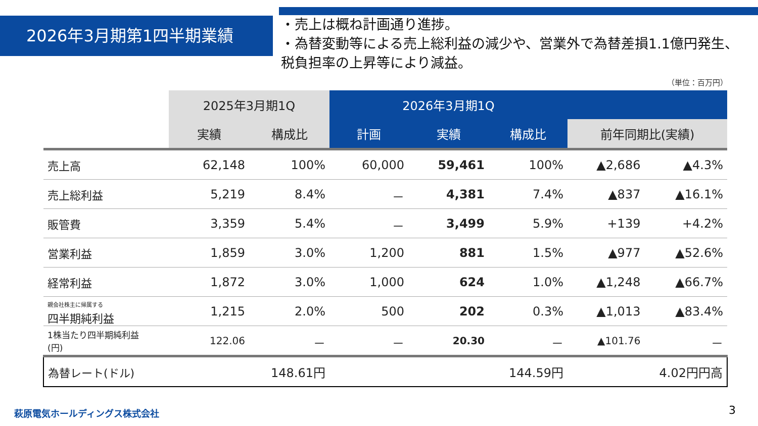2026年3月期第1四半期業績
・売上は概ね計画通り進捗。
・為替変動等による売上総利益の減少や、営業外で為替差損1.1億円発生、税負担率の上昇等により減益。
（単位：百万円）
| | 2025年3月期1Q | | 2026年3月期1Q | | | | |
| --- | --- | --- | --- | --- | --- | --- | --- |
| | 実績 | 構成比 | 計画 | 実績 | 構成比 | 前年同期比(実績) | |
| 売上高 | 62,148 | 100% | 60,000 | 59,461 | 100% | ▲2,686 | ▲4.3% |
| 売上総利益 | 5,219 | 8.4% | － | 4,381 | 7.4% | ▲837 | ▲16.1% |
| 販管費 | 3,359 | 5.4% | － | 3,499 | 5.9% | +139 | +4.2% |
| 営業利益 | 1,859 | 3.0% | 1,200 | 881 | 1.5% | ▲977 | ▲52.6% |
| 経常利益 | 1,872 | 3.0% | 1,000 | 624 | 1.0% | ▲1,248 | ▲66.7% |
| 親会社株主に帰属する 四半期純利益 | 1,215 | 2.0% | 500 | 202 | 0.3% | ▲1,013 | ▲83.4% |
| 1株当たり四半期純利益 (円) | 122.06 | － | － | 20.30 | － | ▲101.76 | － |
| 為替レート(ドル) | 148.61円 | | 144.59円 | | | 4.02円円高 | |
萩原電気ホールディングス株式会社 3